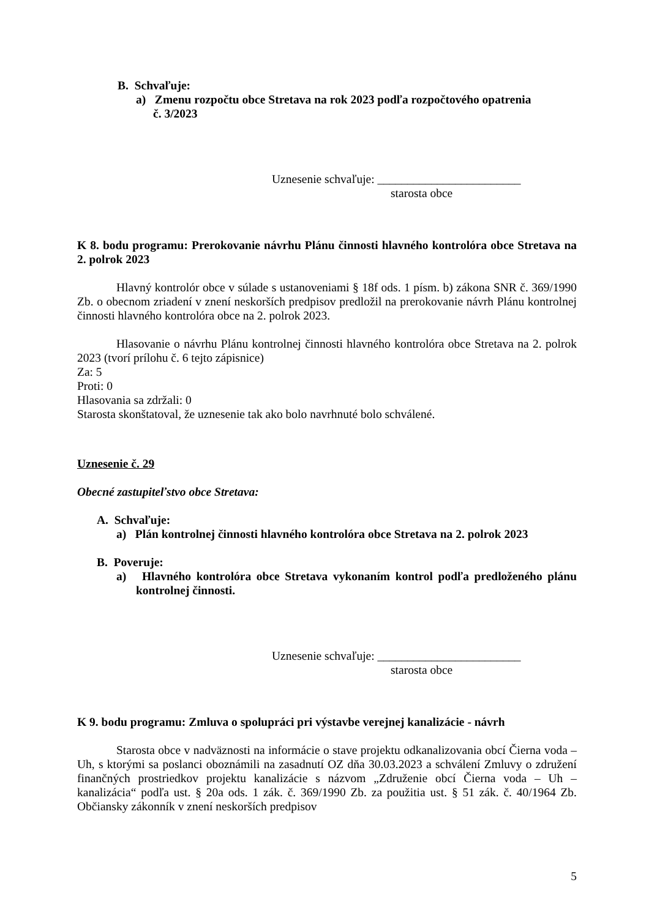B. Schvaľuje:
a) Zmenu rozpočtu obce Stretava na rok 2023 podľa rozpočtového opatrenia
č. 3/2023
Uznesenie schvaľuje: ________________________
starosta obce
K 8. bodu programu: Prerokovanie návrhu Plánu činnosti hlavného kontrolóra obce Stretava na 2. polrok 2023
Hlavný kontrolór obce v súlade s ustanoveniami § 18f ods. 1 písm. b) zákona SNR č. 369/1990 Zb. o obecnom zriadení v znení neskorších predpisov predložil na prerokovanie návrh Plánu kontrolnej činnosti hlavného kontrolóra obce na 2. polrok 2023.
Hlasovanie o návrhu Plánu kontrolnej činnosti hlavného kontrolóra obce Stretava na 2. polrok 2023 (tvorí prílohu č. 6 tejto zápisnice)
Za: 5
Proti: 0
Hlasovania sa zdržali: 0
Starosta skonštatoval, že uznesenie tak ako bolo navrhnuté bolo schválené.
Uznesenie č. 29
Obecné zastupiteľstvo obce Stretava:
A. Schvaľuje:
a) Plán kontrolnej činnosti hlavného kontrolóra obce Stretava na 2. polrok 2023
B. Poveruje:
a) Hlavného kontrolóra obce Stretava vykonaním kontrol podľa predloženého plánu kontrolnej činnosti.
Uznesenie schvaľuje: ________________________
starosta obce
K 9. bodu programu: Zmluva o spolupráci pri výstavbe verejnej kanalizácie - návrh
Starosta obce v nadväznosti na informácie o stave projektu odkanalizovania obcí Čierna voda – Uh, s ktorými sa poslanci oboznámili na zasadnutí OZ dňa 30.03.2023 a schválení Zmluvy o združení finančných prostriedkov projektu kanalizácie s názvom „Združenie obcí Čierna voda – Uh – kanalizácia“ podľa ust. § 20a ods. 1 zák. č. 369/1990 Zb. za použitia ust. § 51 zák. č. 40/1964 Zb. Občiansky zákonník v znení neskorších predpisov
5